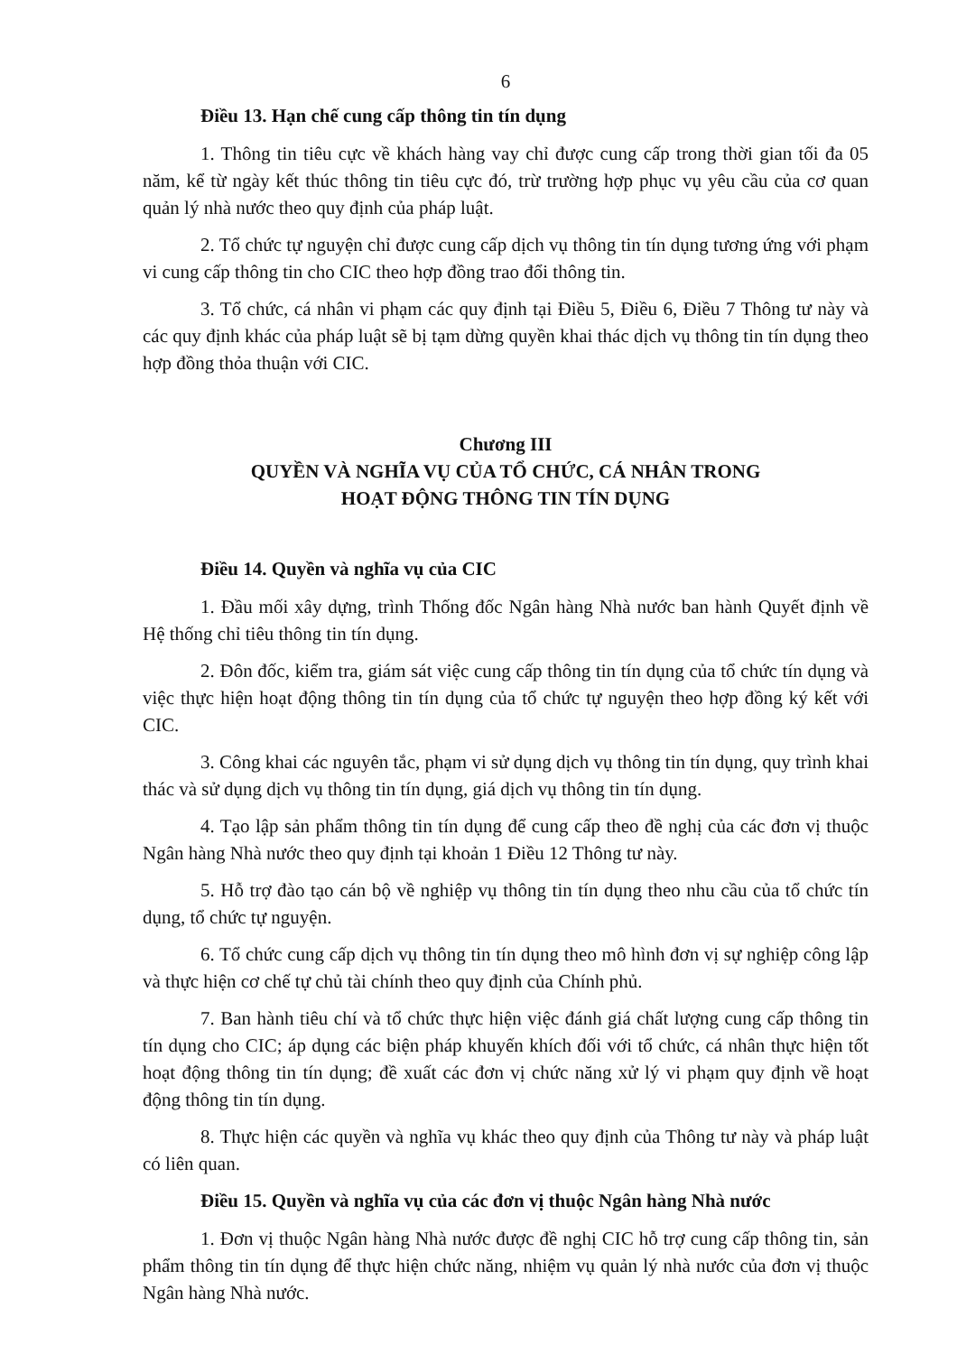6
Điều 13. Hạn chế cung cấp thông tin tín dụng
1. Thông tin tiêu cực về khách hàng vay chỉ được cung cấp trong thời gian tối đa 05 năm, kể từ ngày kết thúc thông tin tiêu cực đó, trừ trường hợp phục vụ yêu cầu của cơ quan quản lý nhà nước theo quy định của pháp luật.
2. Tổ chức tự nguyện chỉ được cung cấp dịch vụ thông tin tín dụng tương ứng với phạm vi cung cấp thông tin cho CIC theo hợp đồng trao đổi thông tin.
3. Tổ chức, cá nhân vi phạm các quy định tại Điều 5, Điều 6, Điều 7 Thông tư này và các quy định khác của pháp luật sẽ bị tạm dừng quyền khai thác dịch vụ thông tin tín dụng theo hợp đồng thỏa thuận với CIC.
Chương III
QUYỀN VÀ NGHĨA VỤ CỦA TỔ CHỨC, CÁ NHÂN TRONG
HOẠT ĐỘNG THÔNG TIN TÍN DỤNG
Điều 14. Quyền và nghĩa vụ của CIC
1. Đầu mối xây dựng, trình Thống đốc Ngân hàng Nhà nước ban hành Quyết định về Hệ thống chỉ tiêu thông tin tín dụng.
2. Đôn đốc, kiểm tra, giám sát việc cung cấp thông tin tín dụng của tổ chức tín dụng và việc thực hiện hoạt động thông tin tín dụng của tổ chức tự nguyện theo hợp đồng ký kết với CIC.
3. Công khai các nguyên tắc, phạm vi sử dụng dịch vụ thông tin tín dụng, quy trình khai thác và sử dụng dịch vụ thông tin tín dụng, giá dịch vụ thông tin tín dụng.
4. Tạo lập sản phẩm thông tin tín dụng để cung cấp theo đề nghị của các đơn vị thuộc Ngân hàng Nhà nước theo quy định tại khoản 1 Điều 12 Thông tư này.
5. Hỗ trợ đào tạo cán bộ về nghiệp vụ thông tin tín dụng theo nhu cầu của tổ chức tín dụng, tổ chức tự nguyện.
6. Tổ chức cung cấp dịch vụ thông tin tín dụng theo mô hình đơn vị sự nghiệp công lập và thực hiện cơ chế tự chủ tài chính theo quy định của Chính phủ.
7. Ban hành tiêu chí và tổ chức thực hiện việc đánh giá chất lượng cung cấp thông tin tín dụng cho CIC; áp dụng các biện pháp khuyến khích đối với tổ chức, cá nhân thực hiện tốt hoạt động thông tin tín dụng; đề xuất các đơn vị chức năng xử lý vi phạm quy định về hoạt động thông tin tín dụng.
8. Thực hiện các quyền và nghĩa vụ khác theo quy định của Thông tư này và pháp luật có liên quan.
Điều 15. Quyền và nghĩa vụ của các đơn vị thuộc Ngân hàng Nhà nước
1. Đơn vị thuộc Ngân hàng Nhà nước được đề nghị CIC hỗ trợ cung cấp thông tin, sản phẩm thông tin tín dụng để thực hiện chức năng, nhiệm vụ quản lý nhà nước của đơn vị thuộc Ngân hàng Nhà nước.